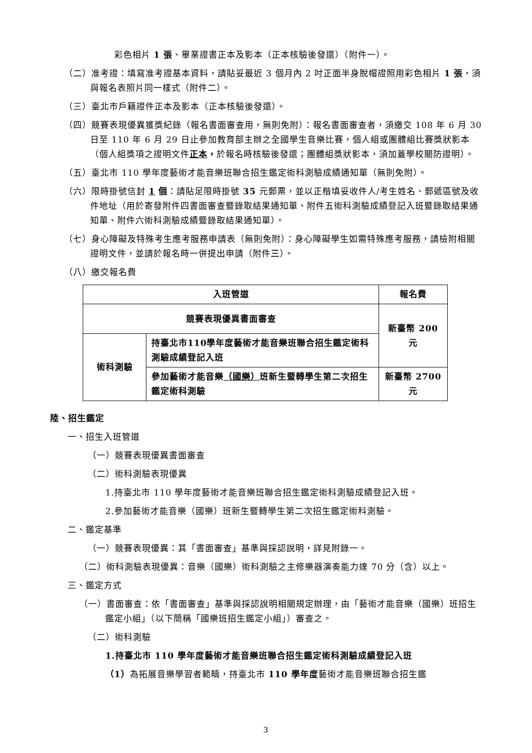彩色相片 1 張、畢業證書正本及影本（正本核驗後發還）（附件一）。
（二）准考證：填寫准考證基本資料，請貼妥最近 3 個月內 2 吋正面半身脫帽證照用彩色相片 1 張，須與報名表照片同一樣式（附件二）。
（三）臺北市戶籍證件正本及影本（正本核驗後發還）。
（四）競賽表現優異獲獎紀錄（報名書面審查用，無則免附）：報名書面審查者，須繳交 108 年 6 月 30 日至 110 年 6 月 29 日止參加教育部主辦之全國學生音樂比賽，個人組或團體組比賽獎狀影本（個人組獎項之證明文件正本，於報名時核驗後發還；團體組獎狀影本，須加蓋學校關防證明）。
（五）臺北市 110 學年度藝術才能音樂班聯合招生鑑定術科測驗成績通知單（無則免附）。
（六）限時掛號信封 1 個：請貼足限時掛號 35 元郵票，並以正楷填妥收件人/考生姓名、郵遞區號及收件地址（用於寄發附件四書面審查暨錄取結果通知單、附件五術科測驗成績登記入班暨錄取結果通知單、附件六術科測驗成績暨錄取結果通知單）。
（七）身心障礙及特殊考生應考服務申請表（無則免附）：身心障礙學生如需特殊應考服務，請檢附相關證明文件，並請於報名時一併提出申請（附件三）。
（八）繳交報名費
| 入班管道 | | 報名費 |
| --- | --- | --- |
| 競賽表現優異書面審查 | | 新臺幣 200 元 |
| 術科測驗 | 持臺北市110學年度藝術才能音樂班聯合招生鑑定術科測驗成績登記入班 | |
| | 參加藝術才能音樂 （國樂） 班新生暨轉學生第二次招生鑑定術科測驗 | 新臺幣 2700 元 |
陸、招生鑑定
一、招生入班管道
（一）競賽表現優異書面審查
（二）術科測驗表現優異
1.持臺北市 110 學年度藝術才能音樂班聯合招生鑑定術科測驗成績登記入班。
2.參加藝術才能音樂（國樂）班新生暨轉學生第二次招生鑑定術科測驗。
二、鑑定基準
（一）競賽表現優異：其「書面審查」基準與採認說明，詳見附錄一。
（二）術科測驗表現優異：音樂（國樂）術科測驗之主修樂器演奏能力達 70 分（含）以上。
三、鑑定方式
（一）書面審查：依「書面審查」基準與採認說明相關規定辦理，由「藝術才能音樂（國樂）班招生鑑定小組」（以下簡稱「國樂班招生鑑定小組」）審查之。
（二）術科測驗
1.持臺北市 110 學年度藝術才能音樂班聯合招生鑑定術科測驗成績登記入班
（1）為拓展音樂學習者範疇，持臺北市 110 學年度藝術才能音樂班聯合招生鑑
3